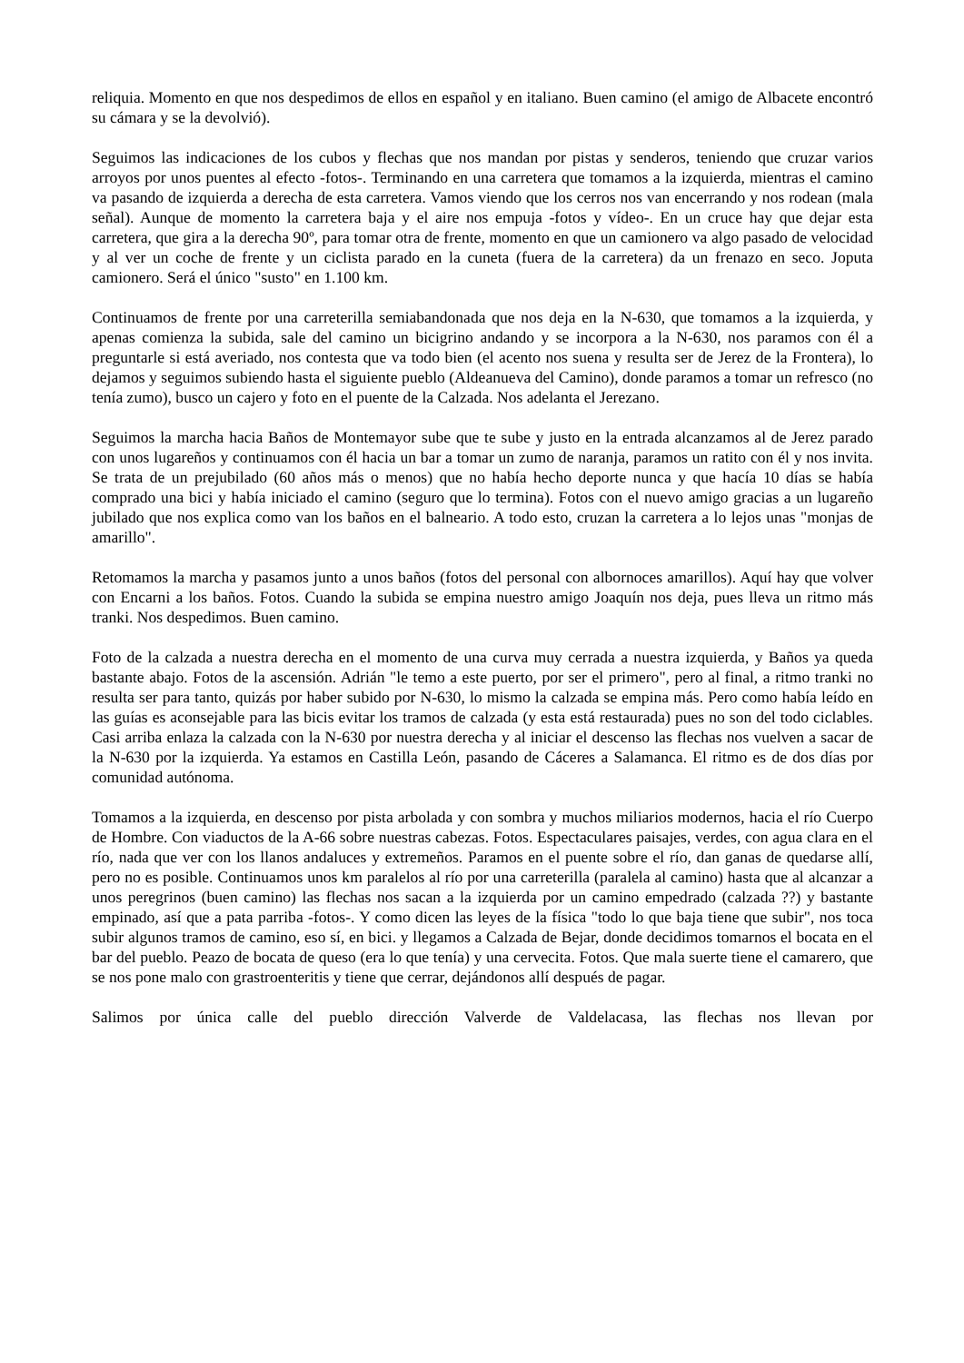reliquia. Momento en que nos despedimos de ellos en español y en italiano. Buen camino (el amigo de Albacete encontró su cámara y se la devolvió).
Seguimos las indicaciones de los cubos y flechas que nos mandan por pistas y senderos, teniendo que cruzar varios arroyos por unos puentes al efecto -fotos-. Terminando en una carretera que tomamos a la izquierda, mientras el camino va pasando de izquierda a derecha de esta carretera. Vamos viendo que los cerros nos van encerrando y nos rodean (mala señal). Aunque de momento la carretera baja y el aire nos empuja -fotos y vídeo-. En un cruce hay que dejar esta carretera, que gira a la derecha 90º, para tomar otra de frente, momento en que un camionero va algo pasado de velocidad y al ver un coche de frente y un ciclista parado en la cuneta (fuera de la carretera) da un frenazo en seco. Joputa camionero. Será el único "susto" en 1.100 km.
Continuamos de frente por una carreterilla semiabandonada que nos deja en la N-630, que tomamos a la izquierda, y apenas comienza la subida, sale del camino un bicigrino andando y se incorpora a la N-630, nos paramos con él a preguntarle si está averiado, nos contesta que va todo bien (el acento nos suena y resulta ser de Jerez de la Frontera), lo dejamos y seguimos subiendo hasta el siguiente pueblo (Aldeanueva del Camino), donde paramos a tomar un refresco (no tenía zumo), busco un cajero y foto en el puente de la Calzada. Nos adelanta el Jerezano.
Seguimos la marcha hacia Baños de Montemayor sube que te sube y justo en la entrada alcanzamos al de Jerez parado con unos lugareños y continuamos con él hacia un bar a tomar un zumo de naranja, paramos un ratito con él y nos invita. Se trata de un prejubilado (60 años más o menos) que no había hecho deporte nunca y que hacía 10 días se había comprado una bici y había iniciado el camino (seguro que lo termina). Fotos con el nuevo amigo gracias a un lugareño jubilado que nos explica como van los baños en el balneario. A todo esto, cruzan la carretera a lo lejos unas "monjas de amarillo".
Retomamos la marcha y pasamos junto a unos baños (fotos del personal con albornoces amarillos). Aquí hay que volver con Encarni a los baños. Fotos. Cuando la subida se empina nuestro amigo Joaquín nos deja, pues lleva un ritmo más tranki. Nos despedimos. Buen camino.
Foto de la calzada a nuestra derecha en el momento de una curva muy cerrada a nuestra izquierda, y Baños ya queda bastante abajo. Fotos de la ascensión. Adrián "le temo a este puerto, por ser el primero", pero al final, a ritmo tranki no resulta ser para tanto, quizás por haber subido por N-630, lo mismo la calzada se empina más. Pero como había leído en las guías es aconsejable para las bicis evitar los tramos de calzada (y esta está restaurada) pues no son del todo ciclables. Casi arriba enlaza la calzada con la N-630 por nuestra derecha y al iniciar el descenso las flechas nos vuelven a sacar de la N-630 por la izquierda. Ya estamos en Castilla León, pasando de Cáceres a Salamanca. El ritmo es de dos días por comunidad autónoma.
Tomamos a la izquierda, en descenso por pista arbolada y con sombra y muchos miliarios modernos, hacia el río Cuerpo de Hombre. Con viaductos de la A-66 sobre nuestras cabezas. Fotos. Espectaculares paisajes, verdes, con agua clara en el río, nada que ver con los llanos andaluces y extremeños. Paramos en el puente sobre el río, dan ganas de quedarse allí, pero no es posible. Continuamos unos km paralelos al río por una carreterilla (paralela al camino) hasta que al alcanzar a unos peregrinos (buen camino) las flechas nos sacan a la izquierda por un camino empedrado (calzada ??) y bastante empinado, así que a pata parriba -fotos-. Y como dicen las leyes de la física "todo lo que baja tiene que subir", nos toca subir algunos tramos de camino, eso sí, en bici. y llegamos a Calzada de Bejar, donde decidimos tomarnos el bocata en el bar del pueblo. Peazo de bocata de queso (era lo que tenía) y una cervecita. Fotos. Que mala suerte tiene el camarero, que se nos pone malo con grastroenteritis y tiene que cerrar, dejándonos allí después de pagar.
Salimos por única calle del pueblo dirección Valverde de Valdelacasa, las flechas nos llevan por